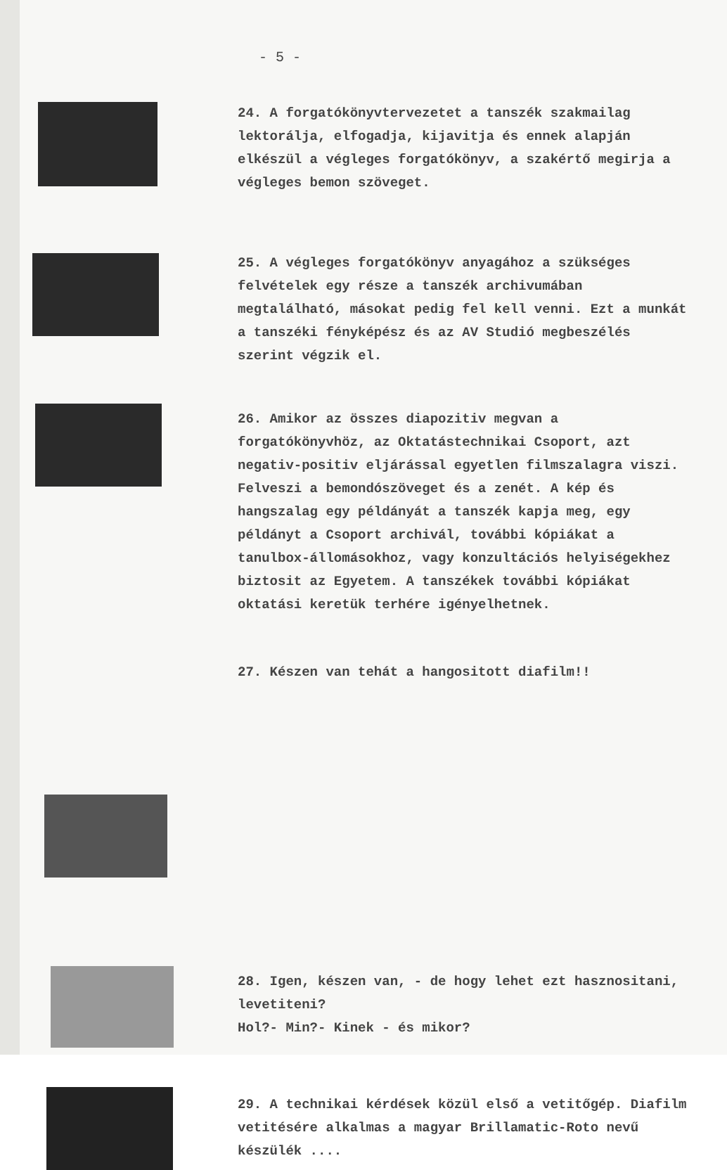- 5 -
24. A forgatókönyvtervezetet a tanszék szakmailag lektorálja, elfogadja, kijavitja és ennek alapján elkészül a végleges forgatókönyv, a szakértő megirja a végleges bemon szöveget.
25. A végleges forgatókönyv anyagához a szükséges felvételek egy része a tanszék archivumában megtalálható, másokat pedig fel kell venni. Ezt a munkát a tanszéki fényképész és az AV Studió megbeszélés szerint végzik el.
26. Amikor az összes diapozitiv megvan a forgatókönyvhöz, az Oktatástechnikai Csoport, azt negativ-positiv eljárással egyetlen filmszalagra viszi. Felveszi a bemondószöveget és a zenét. A kép és hangszalag egy példányát a tanszék kapja meg, egy példányt a Csoport archivál, további kópiákat a tanulbox-állomásokhoz, vagy konzultációs helyiségekhez biztosit az Egyetem. A tanszékek további kópiákat oktatási keretük terhére igényelhetnek.
27. Készen van tehát a hangositott diafilm!!
28. Igen, készen van, - de hogy lehet ezt hasznositani, levetiteni?
Hol?- Min?- Kinek - és mikor?
29. A technikai kérdések közül első a vetitőgép. Diafilm vetitésére alkalmas a magyar Brillamatic-Roto nevű készülék ....